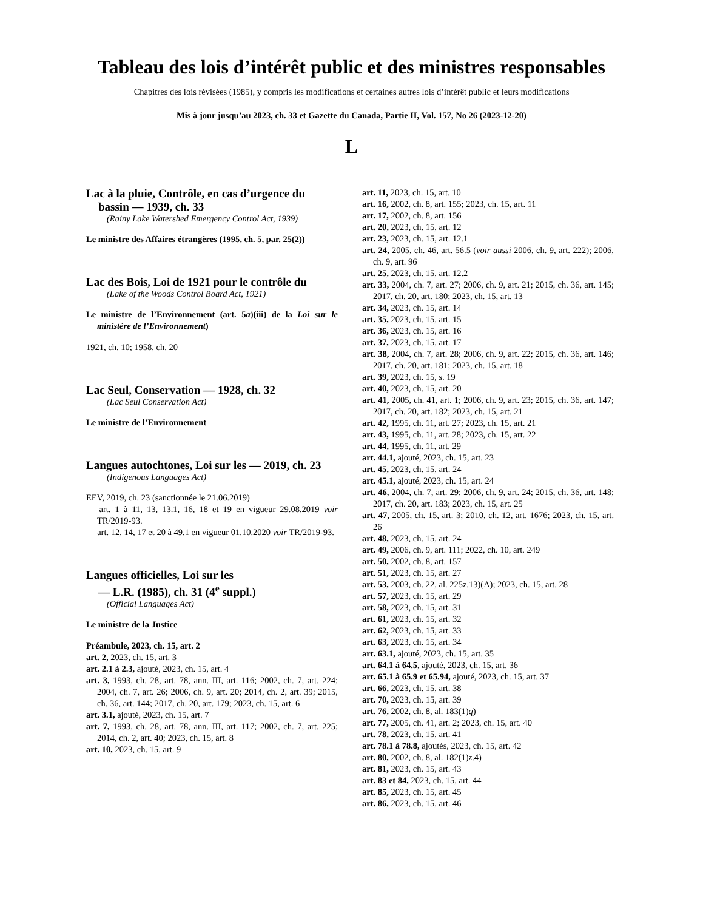Tableau des lois d’intérêt public et des ministres responsables
Chapitres des lois révisées (1985), y compris les modifications et certaines autres lois d’intérêt public et leurs modifications
Mis à jour jusqu’au 2023, ch. 33 et Gazette du Canada, Partie II, Vol. 157, No 26 (2023-12-20)
L
Lac à la pluie, Contrôle, en cas d’urgence du bassin — 1939, ch. 33
(Rainy Lake Watershed Emergency Control Act, 1939)
Le ministre des Affaires étrangères (1995, ch. 5, par. 25(2))
Lac des Bois, Loi de 1921 pour le contrôle du
(Lake of the Woods Control Board Act, 1921)
Le ministre de l’Environnement (art. 5a)(iii) de la Loi sur le ministère de l’Environnement)
1921, ch. 10; 1958, ch. 20
Lac Seul, Conservation — 1928, ch. 32
(Lac Seul Conservation Act)
Le ministre de l’Environnement
Langues autochtones, Loi sur les — 2019, ch. 23
(Indigenous Languages Act)
EEV, 2019, ch. 23 (sanctionnée le 21.06.2019)
— art. 1 à 11, 13, 13.1, 16, 18 et 19 en vigueur 29.08.2019 voir TR/2019-93.
— art. 12, 14, 17 et 20 à 49.1 en vigueur 01.10.2020 voir TR/2019-93.
Langues officielles, Loi sur les
— L.R. (1985), ch. 31 (4<sup>e</sup> suppl.)
(Official Languages Act)
Le ministre de la Justice
Préambule, 2023, ch. 15, art. 2
art. 2, 2023, ch. 15, art. 3
art. 2.1 à 2.3, ajouté, 2023, ch. 15, art. 4
art. 3, 1993, ch. 28, art. 78, ann. III, art. 116; 2002, ch. 7, art. 224; 2004, ch. 7, art. 26; 2006, ch. 9, art. 20; 2014, ch. 2, art. 39; 2015, ch. 36, art. 144; 2017, ch. 20, art. 179; 2023, ch. 15, art. 6
art. 3.1, ajouté, 2023, ch. 15, art. 7
art. 7, 1993, ch. 28, art. 78, ann. III, art. 117; 2002, ch. 7, art. 225; 2014, ch. 2, art. 40; 2023, ch. 15, art. 8
art. 10, 2023, ch. 15, art. 9
art. 11, 2023, ch. 15, art. 10
art. 16, 2002, ch. 8, art. 155; 2023, ch. 15, art. 11
art. 17, 2002, ch. 8, art. 156
art. 20, 2023, ch. 15, art. 12
art. 23, 2023, ch. 15, art. 12.1
art. 24, 2005, ch. 46, art. 56.5 (voir aussi 2006, ch. 9, art. 222); 2006, ch. 9, art. 96
art. 25, 2023, ch. 15, art. 12.2
art. 33, 2004, ch. 7, art. 27; 2006, ch. 9, art. 21; 2015, ch. 36, art. 145; 2017, ch. 20, art. 180; 2023, ch. 15, art. 13
art. 34, 2023, ch. 15, art. 14
art. 35, 2023, ch. 15, art. 15
art. 36, 2023, ch. 15, art. 16
art. 37, 2023, ch. 15, art. 17
art. 38, 2004, ch. 7, art. 28; 2006, ch. 9, art. 22; 2015, ch. 36, art. 146; 2017, ch. 20, art. 181; 2023, ch. 15, art. 18
art. 39, 2023, ch. 15, s. 19
art. 40, 2023, ch. 15, art. 20
art. 41, 2005, ch. 41, art. 1; 2006, ch. 9, art. 23; 2015, ch. 36, art. 147; 2017, ch. 20, art. 182; 2023, ch. 15, art. 21
art. 42, 1995, ch. 11, art. 27; 2023, ch. 15, art. 21
art. 43, 1995, ch. 11, art. 28; 2023, ch. 15, art. 22
art. 44, 1995, ch. 11, art. 29
art. 44.1, ajouté, 2023, ch. 15, art. 23
art. 45, 2023, ch. 15, art. 24
art. 45.1, ajouté, 2023, ch. 15, art. 24
art. 46, 2004, ch. 7, art. 29; 2006, ch. 9, art. 24; 2015, ch. 36, art. 148; 2017, ch. 20, art. 183; 2023, ch. 15, art. 25
art. 47, 2005, ch. 15, art. 3; 2010, ch. 12, art. 1676; 2023, ch. 15, art. 26
art. 48, 2023, ch. 15, art. 24
art. 49, 2006, ch. 9, art. 111; 2022, ch. 10, art. 249
art. 50, 2002, ch. 8, art. 157
art. 51, 2023, ch. 15, art. 27
art. 53, 2003, ch. 22, al. 225z.13)(A); 2023, ch. 15, art. 28
art. 57, 2023, ch. 15, art. 29
art. 58, 2023, ch. 15, art. 31
art. 61, 2023, ch. 15, art. 32
art. 62, 2023, ch. 15, art. 33
art. 63, 2023, ch. 15, art. 34
art. 63.1, ajouté, 2023, ch. 15, art. 35
art. 64.1 à 64.5, ajouté, 2023, ch. 15, art. 36
art. 65.1 à 65.9 et 65.94, ajouté, 2023, ch. 15, art. 37
art. 66, 2023, ch. 15, art. 38
art. 70, 2023, ch. 15, art. 39
art. 76, 2002, ch. 8, al. 183(1)q)
art. 77, 2005, ch. 41, art. 2; 2023, ch. 15, art. 40
art. 78, 2023, ch. 15, art. 41
art. 78.1 à 78.8, ajoutés, 2023, ch. 15, art. 42
art. 80, 2002, ch. 8, al. 182(1)z.4)
art. 81, 2023, ch. 15, art. 43
art. 83 et 84, 2023, ch. 15, art. 44
art. 85, 2023, ch. 15, art. 45
art. 86, 2023, ch. 15, art. 46